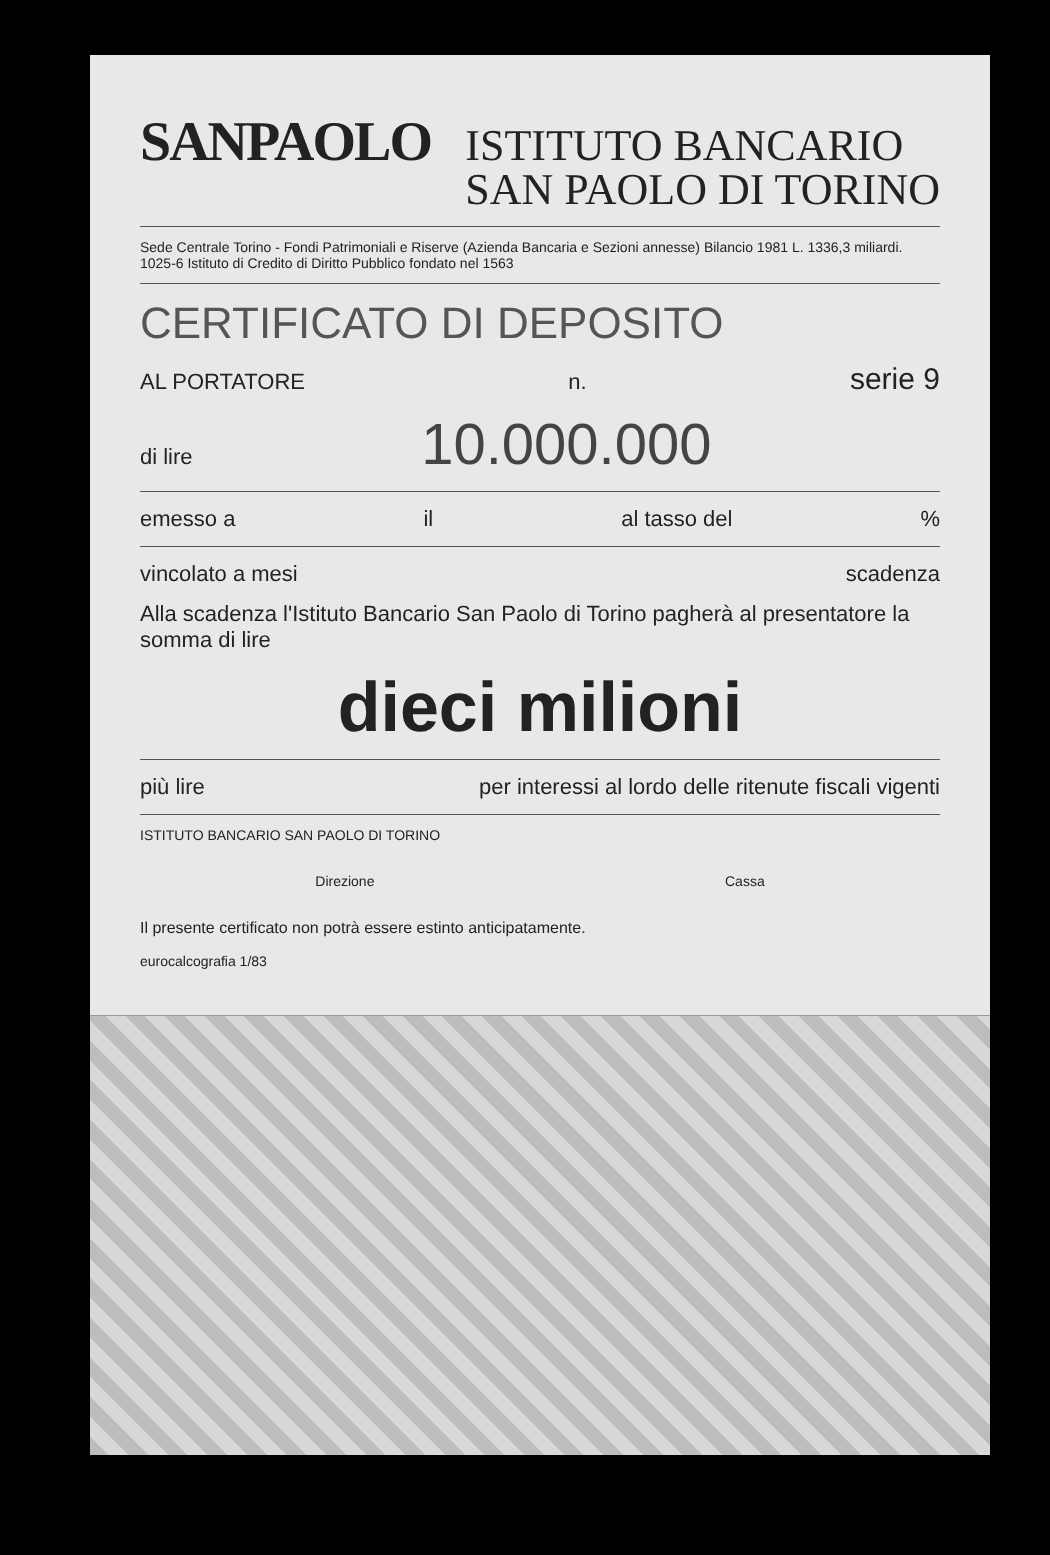SANPAOLO ISTITUTO BANCARIO
SAN PAOLO DI TORINO
Sede Centrale Torino - Fondi Patrimoniali e Riserve (Azienda Bancaria e Sezioni annesse) Bilancio 1981 L. 1336,3 miliardi. 1025-6 Istituto di Credito di Diritto Pubblico fondato nel 1563
CERTIFICATO DI DEPOSITO
AL PORTATORE n. serie 9
di lire 10.000.000
emesso a il al tasso del%
vincolato a mesi scadenza
Alla scadenza l'Istituto Bancario San Paolo di Torino pagherà al presentatore la somma di lire
dieci milioni
più lire per interessi al lordo delle ritenute fiscali vigenti
ISTITUTO BANCARIO SAN PAOLO DI TORINO
Direzione Cassa
Il presente certificato non potrà essere estinto anticipatamente.
eurocalcografia 1/83